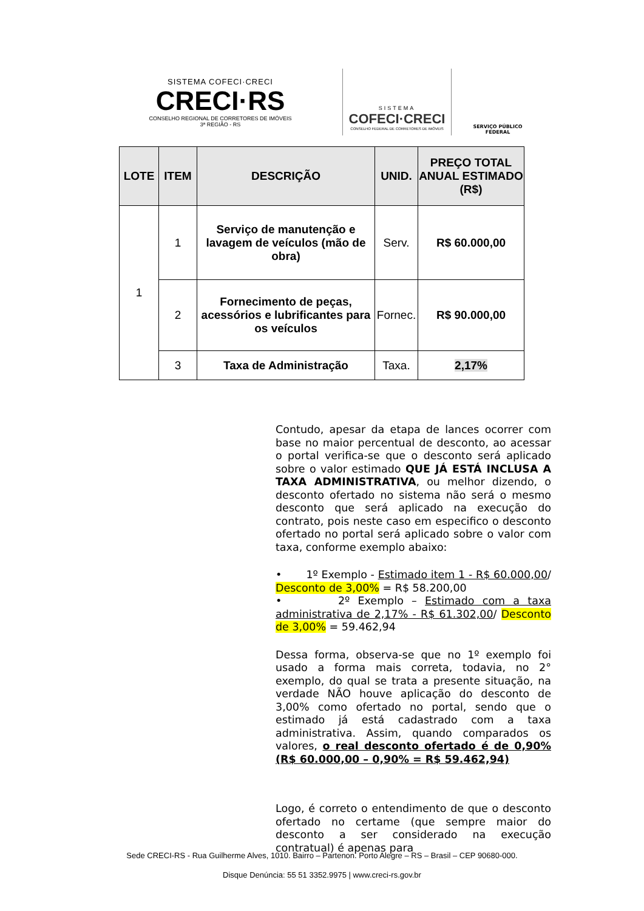SISTEMA COFECI·CRECI
CRECI·RS
CONSELHO REGIONAL DE CORRETORES DE IMÓVEIS
3ª REGIÃO - RS
SISTEMA
COFECI·CRECI
CONSELHO FEDERAL DE CORRETORES DE IMÓVEIS
SERVIÇO PÚBLICO FEDERAL
| LOTE | ITEM | DESCRIÇÃO | UNID. | PREÇO TOTAL ANUAL ESTIMADO (R$) |
| --- | --- | --- | --- | --- |
| 1 | 1 | Serviço de manutenção e lavagem de veículos (mão de obra) | Serv. | R$ 60.000,00 |
| | 2 | Fornecimento de peças, acessórios e lubrificantes para os veículos | Fornec. | R$ 90.000,00 |
| | 3 | Taxa de Administração | Taxa. | 2,17% |
Contudo, apesar da etapa de lances ocorrer com base no maior percentual de desconto, ao acessar o portal verifica-se que o desconto será aplicado sobre o valor estimado QUE JÁ ESTÁ INCLUSA A TAXA ADMINISTRATIVA, ou melhor dizendo, o desconto ofertado no sistema não será o mesmo desconto que será aplicado na execução do contrato, pois neste caso em especifico o desconto ofertado no portal será aplicado sobre o valor com taxa, conforme exemplo abaixo:
• 1º Exemplo - Estimado item 1 - R$ 60.000,00/ Desconto de 3,00% = R$ 58.200,00
• 2º Exemplo – Estimado com a taxa administrativa de 2,17% - R$ 61.302,00/ Desconto de 3,00% = 59.462,94
Dessa forma, observa-se que no 1º exemplo foi usado a forma mais correta, todavia, no 2° exemplo, do qual se trata a presente situação, na verdade NÃO houve aplicação do desconto de 3,00% como ofertado no portal, sendo que o estimado já está cadastrado com a taxa administrativa. Assim, quando comparados os valores, o real desconto ofertado é de 0,90% (R$ 60.000,00 – 0,90% = R$ 59.462,94)
Logo, é correto o entendimento de que o desconto ofertado no certame (que sempre maior do desconto a ser considerado na execução contratual) é apenas para
Sede CRECI-RS - Rua Guilherme Alves, 1010. Bairro – Partenon. Porto Alegre – RS – Brasil – CEP 90680-000.
Disque Denúncia: 55 51 3352.9975 | www.creci-rs.gov.br